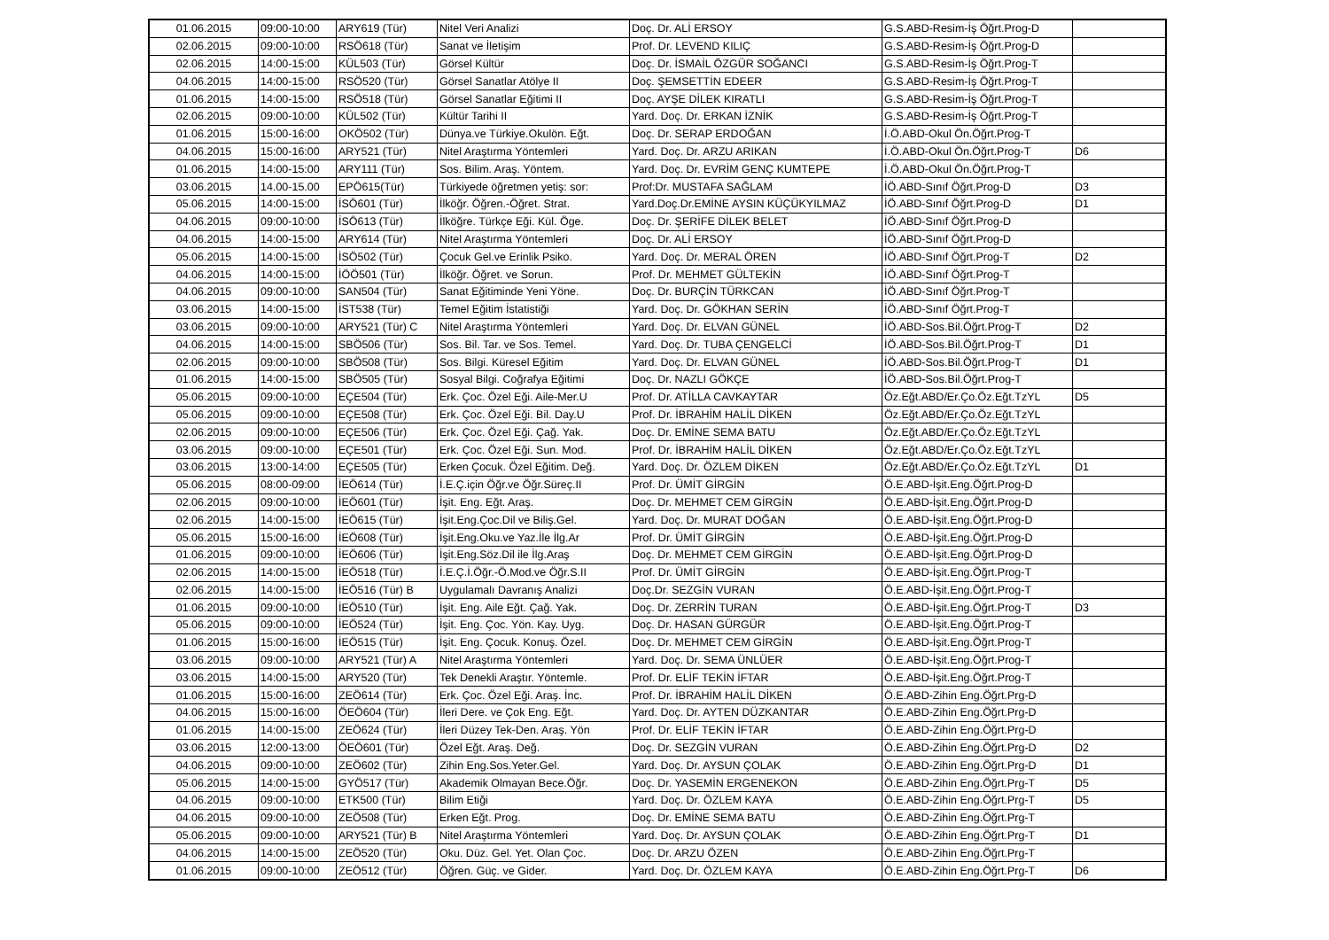| 01.06.2015 | 09:00-10:00 | ARY619 (Tür) | Nitel Veri Analizi | Doç. Dr. ALİ ERSOY | G.S.ABD-Resim-İş Öğrt.Prog-D | |
| 02.06.2015 | 09:00-10:00 | RSÖ618 (Tür) | Sanat ve İletişim | Prof. Dr. LEVEND KILIÇ | G.S.ABD-Resim-İş Öğrt.Prog-D | |
| 02.06.2015 | 14:00-15:00 | KÜL503 (Tür) | Görsel Kültür | Doç. Dr. İSMAİL ÖZGÜR SOĞANCI | G.S.ABD-Resim-İş Öğrt.Prog-T | |
| 04.06.2015 | 14:00-15:00 | RSÖ520 (Tür) | Görsel Sanatlar Atölye II | Doç. ŞEMSETTİN EDEER | G.S.ABD-Resim-İş Öğrt.Prog-T | |
| 01.06.2015 | 14:00-15:00 | RSÖ518 (Tür) | Görsel Sanatlar Eğitimi II | Doç. AYŞE DİLEK KIRATLI | G.S.ABD-Resim-İş Öğrt.Prog-T | |
| 02.06.2015 | 09:00-10:00 | KÜL502 (Tür) | Kültür Tarihi II | Yard. Doç. Dr. ERKAN İZNİK | G.S.ABD-Resim-İş Öğrt.Prog-T | |
| 01.06.2015 | 15:00-16:00 | OKÖ502 (Tür) | Dünya.ve Türkiye.Okulön. Eğt. | Doç. Dr. SERAP ERDOĞAN | İ.Ö.ABD-Okul Ön.Öğrt.Prog-T | |
| 04.06.2015 | 15:00-16:00 | ARY521 (Tür) | Nitel Araştırma Yöntemleri | Yard. Doç. Dr. ARZU ARIKAN | İ.Ö.ABD-Okul Ön.Öğrt.Prog-T | D6 |
| 01.06.2015 | 14:00-15:00 | ARY111 (Tür) | Sos. Bilim. Araş. Yöntem. | Yard. Doç. Dr. EVRİM GENÇ KUMTEPE | İ.Ö.ABD-Okul Ön.Öğrt.Prog-T | |
| 03.06.2015 | 14.00-15.00 | EPÖ615(Tür) | Türkiyede öğretmen yetiş: sor: | Prof:Dr. MUSTAFA SAĞLAM | İÖ.ABD-Sınıf Öğrt.Prog-D | D3 |
| 05.06.2015 | 14:00-15:00 | İSÖ601 (Tür) | İlköğr. Öğren.-Öğret. Strat. | Yard.Doç.Dr.EMİNE AYSIN KÜÇÜKYILMAZ | İÖ.ABD-Sınıf Öğrt.Prog-D | D1 |
| 04.06.2015 | 09:00-10:00 | İSÖ613 (Tür) | İlköğre. Türkçe Eği. Kül. Öge. | Doç. Dr. ŞERİFE DİLEK BELET | İÖ.ABD-Sınıf Öğrt.Prog-D | |
| 04.06.2015 | 14:00-15:00 | ARY614 (Tür) | Nitel Araştırma Yöntemleri | Doç. Dr. ALİ ERSOY | İÖ.ABD-Sınıf Öğrt.Prog-D | |
| 05.06.2015 | 14:00-15:00 | İSÖ502 (Tür) | Çocuk Gel.ve Erinlik Psiko. | Yard. Doç. Dr. MERAL ÖREN | İÖ.ABD-Sınıf Öğrt.Prog-T | D2 |
| 04.06.2015 | 14:00-15:00 | İÖÖ501 (Tür) | İlköğr. Öğret. ve Sorun. | Prof. Dr. MEHMET GÜLTEKİN | İÖ.ABD-Sınıf Öğrt.Prog-T | |
| 04.06.2015 | 09:00-10:00 | SAN504 (Tür) | Sanat Eğitiminde Yeni Yöne. | Doç. Dr. BURÇİN TÜRKCAN | İÖ.ABD-Sınıf Öğrt.Prog-T | |
| 03.06.2015 | 14:00-15:00 | İST538 (Tür) | Temel Eğitim İstatistiği | Yard. Doç. Dr. GÖKHAN SERİN | İÖ.ABD-Sınıf Öğrt.Prog-T | |
| 03.06.2015 | 09:00-10:00 | ARY521 (Tür) C | Nitel Araştırma Yöntemleri | Yard. Doç. Dr. ELVAN GÜNEL | İÖ.ABD-Sos.Bil.Öğrt.Prog-T | D2 |
| 04.06.2015 | 14:00-15:00 | SBÖ506 (Tür) | Sos. Bil. Tar. ve Sos. Temel. | Yard. Doç. Dr. TUBA ÇENGELCİ | İÖ.ABD-Sos.Bil.Öğrt.Prog-T | D1 |
| 02.06.2015 | 09:00-10:00 | SBÖ508 (Tür) | Sos. Bilgi. Küresel Eğitim | Yard. Doç. Dr. ELVAN GÜNEL | İÖ.ABD-Sos.Bil.Öğrt.Prog-T | D1 |
| 01.06.2015 | 14:00-15:00 | SBÖ505 (Tür) | Sosyal Bilgi. Coğrafya Eğitimi | Doç. Dr. NAZLI GÖKÇE | İÖ.ABD-Sos.Bil.Öğrt.Prog-T | |
| 05.06.2015 | 09:00-10:00 | EÇE504 (Tür) | Erk. Çoc. Özel Eği. Aile-Mer.U | Prof. Dr. ATİLLA CAVKAYTAR | Öz.Eğt.ABD/Er.Ço.Öz.Eğt.TzYL | D5 |
| 05.06.2015 | 09:00-10:00 | EÇE508 (Tür) | Erk. Çoc. Özel Eği. Bil. Day.U | Prof. Dr. İBRAHİM HALİL DİKEN | Öz.Eğt.ABD/Er.Ço.Öz.Eğt.TzYL | |
| 02.06.2015 | 09:00-10:00 | EÇE506 (Tür) | Erk. Çoc. Özel Eği. Çağ. Yak. | Doç. Dr. EMİNE SEMA BATU | Öz.Eğt.ABD/Er.Ço.Öz.Eğt.TzYL | |
| 03.06.2015 | 09:00-10:00 | EÇE501 (Tür) | Erk. Çoc. Özel Eği. Sun. Mod. | Prof. Dr. İBRAHİM HALİL DİKEN | Öz.Eğt.ABD/Er.Ço.Öz.Eğt.TzYL | |
| 03.06.2015 | 13:00-14:00 | EÇE505 (Tür) | Erken Çocuk. Özel Eğitim. Değ. | Yard. Doç. Dr. ÖZLEM DİKEN | Öz.Eğt.ABD/Er.Ço.Öz.Eğt.TzYL | D1 |
| 05.06.2015 | 08:00-09:00 | İEÖ614 (Tür) | İ.E.Ç.için Öğr.ve Öğr.Süreç.II | Prof. Dr. ÜMİT GİRGİN | Ö.E.ABD-İşit.Eng.Öğrt.Prog-D | |
| 02.06.2015 | 09:00-10:00 | İEÖ601 (Tür) | İşit. Eng. Eğt. Araş. | Doç. Dr. MEHMET CEM GİRGİN | Ö.E.ABD-İşit.Eng.Öğrt.Prog-D | |
| 02.06.2015 | 14:00-15:00 | İEÖ615 (Tür) | İşit.Eng.Çoc.Dil ve Biliş.Gel. | Yard. Doç. Dr. MURAT DOĞAN | Ö.E.ABD-İşit.Eng.Öğrt.Prog-D | |
| 05.06.2015 | 15:00-16:00 | İEÖ608 (Tür) | İşit.Eng.Oku.ve Yaz.İle İlg.Ar | Prof. Dr. ÜMİT GİRGİN | Ö.E.ABD-İşit.Eng.Öğrt.Prog-D | |
| 01.06.2015 | 09:00-10:00 | İEÖ606 (Tür) | İşit.Eng.Söz.Dil ile İlg.Araş | Doç. Dr. MEHMET CEM GİRGİN | Ö.E.ABD-İşit.Eng.Öğrt.Prog-D | |
| 02.06.2015 | 14:00-15:00 | İEÖ518 (Tür) | İ.E.Ç.İ.Öğr.-Ö.Mod.ve Öğr.S.II | Prof. Dr. ÜMİT GİRGİN | Ö.E.ABD-İşit.Eng.Öğrt.Prog-T | |
| 02.06.2015 | 14:00-15:00 | İEÖ516 (Tür) B | Uygulamalı Davranış Analizi | Doç.Dr. SEZGİN VURAN | Ö.E.ABD-İşit.Eng.Öğrt.Prog-T | |
| 01.06.2015 | 09:00-10:00 | İEÖ510 (Tür) | İşit. Eng. Aile Eğt. Çağ. Yak. | Doç. Dr. ZERRİN TURAN | Ö.E.ABD-İşit.Eng.Öğrt.Prog-T | D3 |
| 05.06.2015 | 09:00-10:00 | İEÖ524 (Tür) | İşit. Eng. Çoc. Yön. Kay. Uyg. | Doç. Dr. HASAN GÜRGÜR | Ö.E.ABD-İşit.Eng.Öğrt.Prog-T | |
| 01.06.2015 | 15:00-16:00 | İEÖ515 (Tür) | İşit. Eng. Çocuk. Konuş. Özel. | Doç. Dr. MEHMET CEM GİRGİN | Ö.E.ABD-İşit.Eng.Öğrt.Prog-T | |
| 03.06.2015 | 09:00-10:00 | ARY521 (Tür) A | Nitel Araştırma Yöntemleri | Yard. Doç. Dr. SEMA ÜNLÜER | Ö.E.ABD-İşit.Eng.Öğrt.Prog-T | |
| 03.06.2015 | 14:00-15:00 | ARY520 (Tür) | Tek Denekli Araştır. Yöntemle. | Prof. Dr. ELİF TEKİN İFTAR | Ö.E.ABD-İşit.Eng.Öğrt.Prog-T | |
| 01.06.2015 | 15:00-16:00 | ZEÖ614 (Tür) | Erk. Çoc. Özel Eği. Araş. İnc. | Prof. Dr. İBRAHİM HALİL DİKEN | Ö.E.ABD-Zihin Eng.Öğrt.Prg-D | |
| 04.06.2015 | 15:00-16:00 | ÖEÖ604 (Tür) | İleri Dere. ve Çok Eng. Eğt. | Yard. Doç. Dr. AYTEN DÜZKANTAR | Ö.E.ABD-Zihin Eng.Öğrt.Prg-D | |
| 01.06.2015 | 14:00-15:00 | ZEÖ624 (Tür) | İleri Düzey Tek-Den. Araş. Yön | Prof. Dr. ELİF TEKİN İFTAR | Ö.E.ABD-Zihin Eng.Öğrt.Prg-D | |
| 03.06.2015 | 12:00-13:00 | ÖEÖ601 (Tür) | Özel Eğt. Araş. Değ. | Doç. Dr. SEZGİN VURAN | Ö.E.ABD-Zihin Eng.Öğrt.Prg-D | D2 |
| 04.06.2015 | 09:00-10:00 | ZEÖ602 (Tür) | Zihin Eng.Sos.Yeter.Gel. | Yard. Doç. Dr. AYSUN ÇOLAK | Ö.E.ABD-Zihin Eng.Öğrt.Prg-D | D1 |
| 05.06.2015 | 14:00-15:00 | GYÖ517 (Tür) | Akademik Olmayan Bece.Öğr. | Doç. Dr. YASEMİN ERGENEKON | Ö.E.ABD-Zihin Eng.Öğrt.Prg-T | D5 |
| 04.06.2015 | 09:00-10:00 | ETK500 (Tür) | Bilim Etiği | Yard. Doç. Dr. ÖZLEM KAYA | Ö.E.ABD-Zihin Eng.Öğrt.Prg-T | D5 |
| 04.06.2015 | 09:00-10:00 | ZEÖ508 (Tür) | Erken Eğt. Prog. | Doç. Dr. EMİNE SEMA BATU | Ö.E.ABD-Zihin Eng.Öğrt.Prg-T | |
| 05.06.2015 | 09:00-10:00 | ARY521 (Tür) B | Nitel Araştırma Yöntemleri | Yard. Doç. Dr. AYSUN ÇOLAK | Ö.E.ABD-Zihin Eng.Öğrt.Prg-T | D1 |
| 04.06.2015 | 14:00-15:00 | ZEÖ520 (Tür) | Oku. Düz. Gel. Yet. Olan Çoc. | Doç. Dr. ARZU ÖZEN | Ö.E.ABD-Zihin Eng.Öğrt.Prg-T | |
| 01.06.2015 | 09:00-10:00 | ZEÖ512 (Tür) | Öğren. Güç. ve Gider. | Yard. Doç. Dr. ÖZLEM KAYA | Ö.E.ABD-Zihin Eng.Öğrt.Prg-T | D6 |